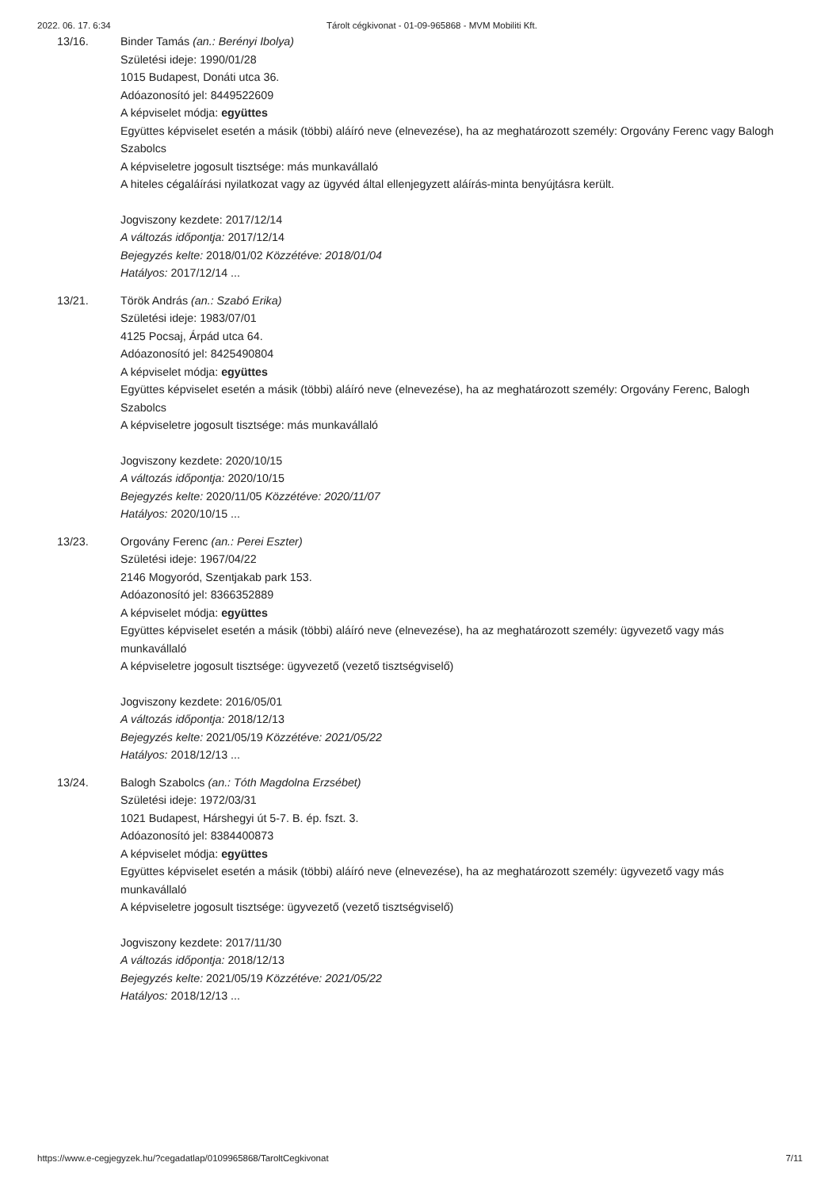2022. 06. 17. 6:34 Tárolt cégkivonat - 01-09-965868 - MVM Mobiliti Kft.
13/16. Binder Tamás (an.: Berényi Ibolya)
Születési ideje: 1990/01/28
1015 Budapest, Donáti utca 36.
Adóazonosító jel: 8449522609
A képviselet módja: együttes
Együttes képviselet esetén a másik (többi) aláíró neve (elnevezése), ha az meghatározott személy: Orgovány Ferenc vagy Balogh Szabolcs
A képviseletre jogosult tisztsége: más munkavállaló
A hiteles cégaláírási nyilatkozat vagy az ügyvéd által ellenjegyzett aláírás-minta benyújtásra került.
Jogviszony kezdete: 2017/12/14
A változás időpontja: 2017/12/14
Bejegyzés kelte: 2018/01/02 Közzétéve: 2018/01/04
Hatályos: 2017/12/14 ...
13/21. Török András (an.: Szabó Erika)
Születési ideje: 1983/07/01
4125 Pocsaj, Árpád utca 64.
Adóazonosító jel: 8425490804
A képviselet módja: együttes
Együttes képviselet esetén a másik (többi) aláíró neve (elnevezése), ha az meghatározott személy: Orgovány Ferenc, Balogh Szabolcs
A képviseletre jogosult tisztsége: más munkavállaló
Jogviszony kezdete: 2020/10/15
A változás időpontja: 2020/10/15
Bejegyzés kelte: 2020/11/05 Közzétéve: 2020/11/07
Hatályos: 2020/10/15 ...
13/23. Orgovány Ferenc (an.: Perei Eszter)
Születési ideje: 1967/04/22
2146 Mogyoród, Szentjakab park 153.
Adóazonosító jel: 8366352889
A képviselet módja: együttes
Együttes képviselet esetén a másik (többi) aláíró neve (elnevezése), ha az meghatározott személy: ügyvezető vagy más munkavállaló
A képviseletre jogosult tisztsége: ügyvezető (vezető tisztségviselő)
Jogviszony kezdete: 2016/05/01
A változás időpontja: 2018/12/13
Bejegyzés kelte: 2021/05/19 Közzétéve: 2021/05/22
Hatályos: 2018/12/13 ...
13/24. Balogh Szabolcs (an.: Tóth Magdolna Erzsébet)
Születési ideje: 1972/03/31
1021 Budapest, Hárshegyi út 5-7. B. ép. fszt. 3.
Adóazonosító jel: 8384400873
A képviselet módja: együttes
Együttes képviselet esetén a másik (többi) aláíró neve (elnevezése), ha az meghatározott személy: ügyvezető vagy más munkavállaló
A képviseletre jogosult tisztsége: ügyvezető (vezető tisztségviselő)
Jogviszony kezdete: 2017/11/30
A változás időpontja: 2018/12/13
Bejegyzés kelte: 2021/05/19 Közzétéve: 2021/05/22
Hatályos: 2018/12/13 ...
https://www.e-cegjegyzek.hu/?cegadatlap/0109965868/TaroltCegkivonat 7/11